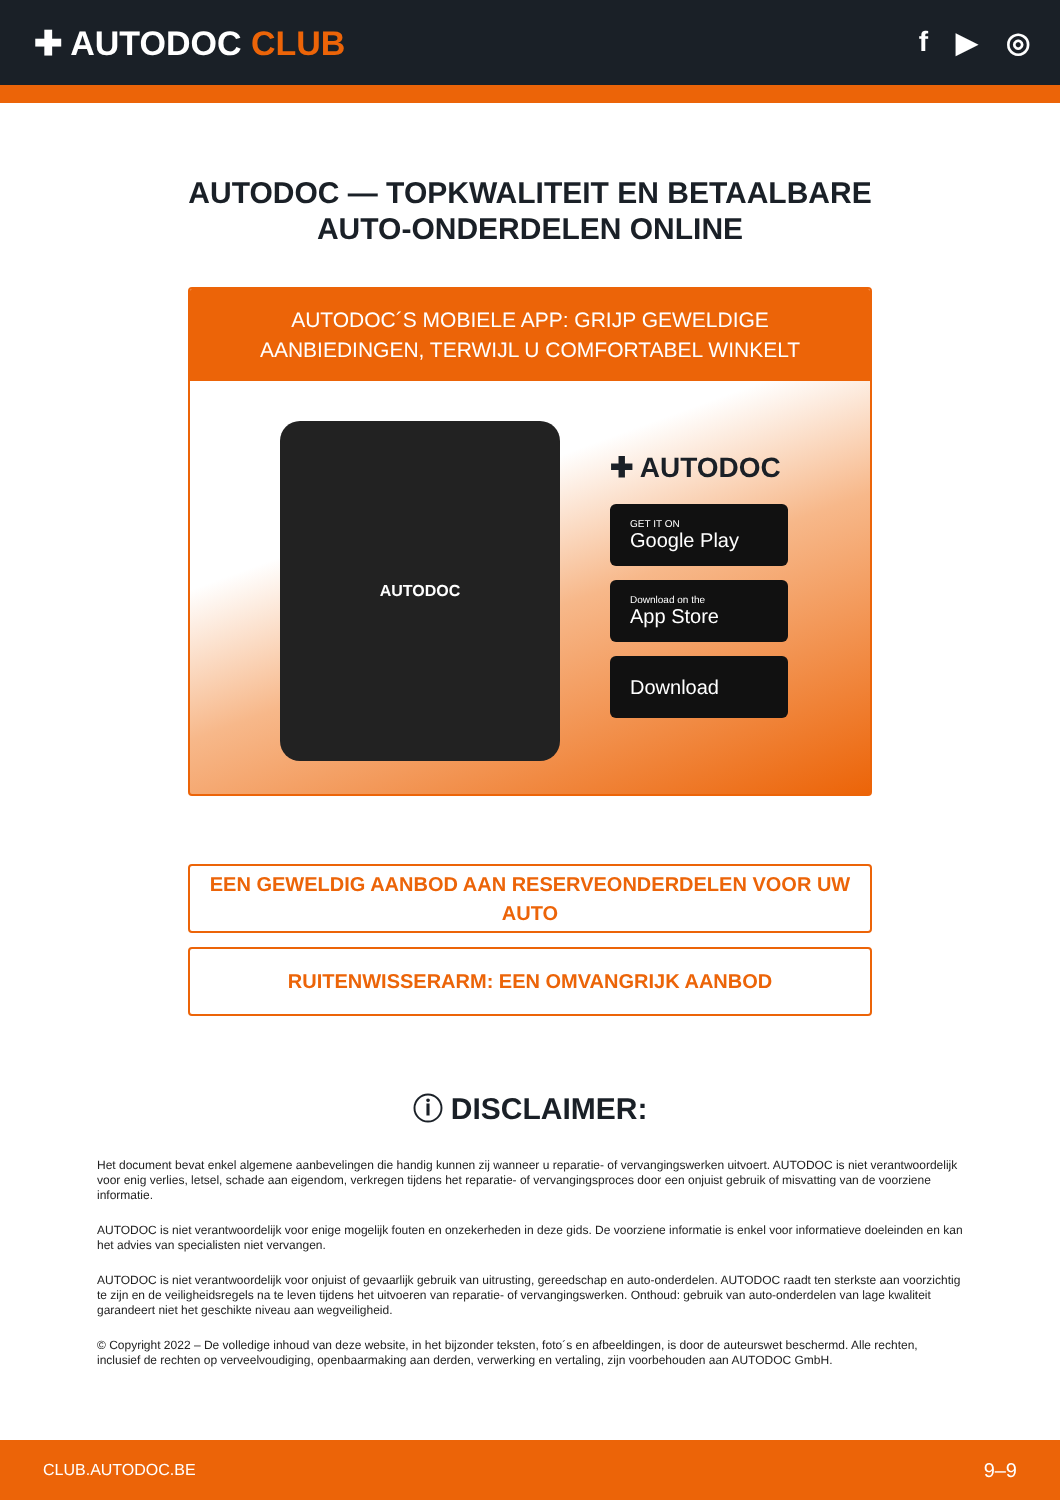✚ AUTODOC CLUB
f ▶ ◎
AUTODOC — TOPKWALITEIT EN BETAALBARE AUTO-ONDERDELEN ONLINE
AUTODOC´S MOBIELE APP: GRIJP GEWELDIGE AANBIEDINGEN, TERWIJL U COMFORTABEL WINKELT
AUTODOC
✚ AUTODOC
GET IT ON
Google Play
Download on the
App Store
Download
EEN GEWELDIG AANBOD AAN RESERVEONDERDELEN VOOR UW AUTO
RUITENWISSERARM: EEN OMVANGRIJK AANBOD
ⓘ DISCLAIMER:
Het document bevat enkel algemene aanbevelingen die handig kunnen zij wanneer u reparatie- of vervangingswerken uitvoert. AUTODOC is niet verantwoordelijk voor enig verlies, letsel, schade aan eigendom, verkregen tijdens het reparatie- of vervangingsproces door een onjuist gebruik of misvatting van de voorziene informatie.
AUTODOC is niet verantwoordelijk voor enige mogelijk fouten en onzekerheden in deze gids. De voorziene informatie is enkel voor informatieve doeleinden en kan het advies van specialisten niet vervangen.
AUTODOC is niet verantwoordelijk voor onjuist of gevaarlijk gebruik van uitrusting, gereedschap en auto-onderdelen. AUTODOC raadt ten sterkste aan voorzichtig te zijn en de veiligheidsregels na te leven tijdens het uitvoeren van reparatie- of vervangingswerken. Onthoud: gebruik van auto-onderdelen van lage kwaliteit garandeert niet het geschikte niveau aan wegveiligheid.
© Copyright 2022 – De volledige inhoud van deze website, in het bijzonder teksten, foto´s en afbeeldingen, is door de auteurswet beschermd. Alle rechten, inclusief de rechten op verveelvoudiging, openbaarmaking aan derden, verwerking en vertaling, zijn voorbehouden aan AUTODOC GmbH.
CLUB.AUTODOC.BE 9–9